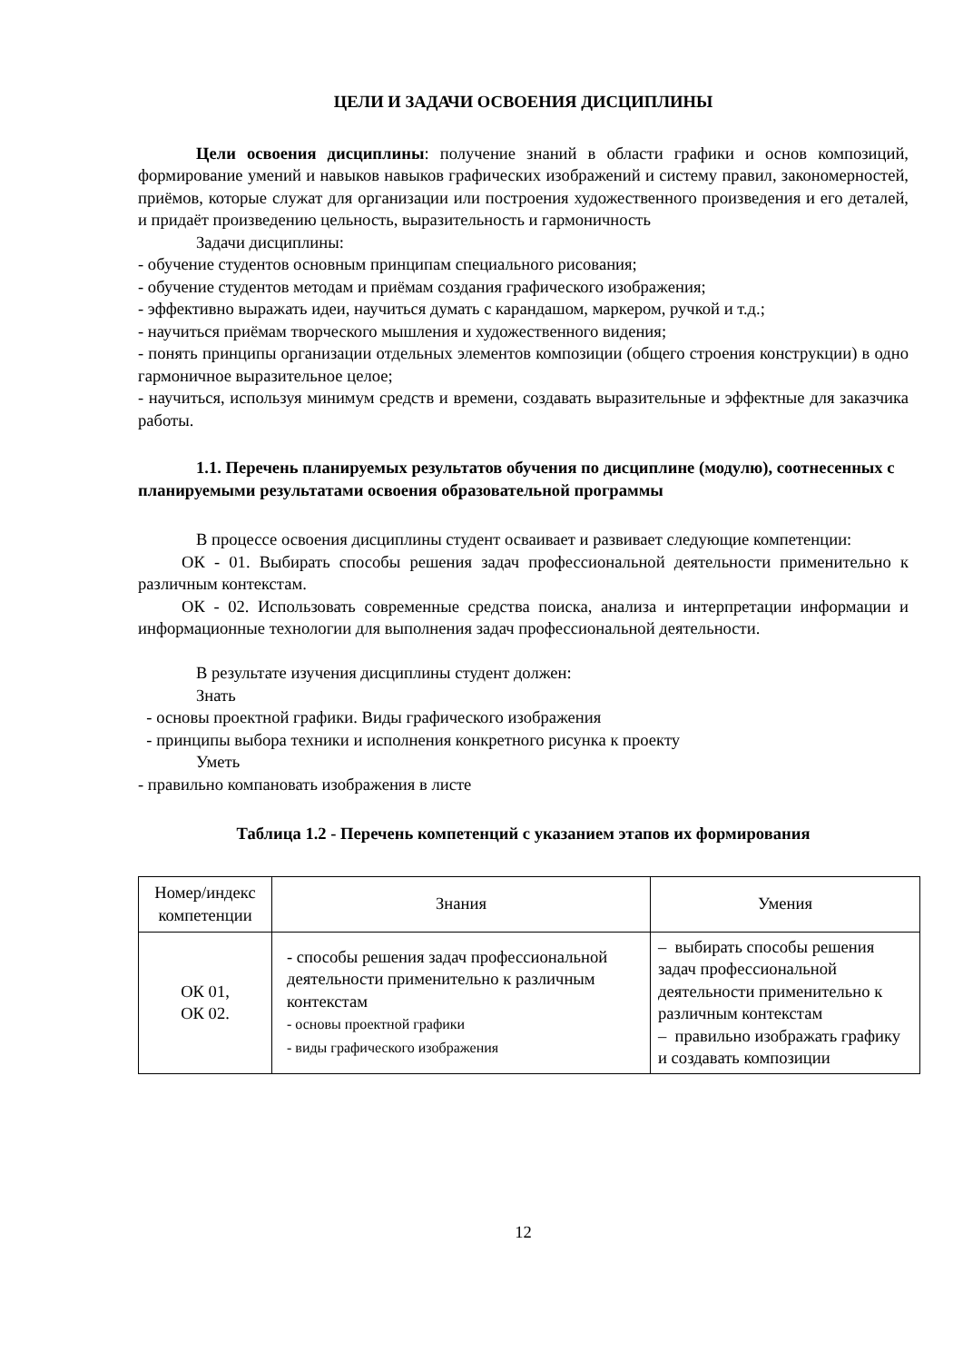ЦЕЛИ И ЗАДАЧИ ОСВОЕНИЯ ДИСЦИПЛИНЫ
Цели освоения дисциплины: получение знаний в области графики и основ композиций, формирование умений и навыков навыков графических изображений и систему правил, закономерностей, приёмов, которые служат для организации или построения художественного произведения и его деталей, и придаёт произведению цельность, выразительность и гармоничность
Задачи дисциплины:
- обучение студентов основным принципам специального рисования;
- обучение студентов методам и приёмам создания графического изображения;
- эффективно выражать идеи, научиться думать с карандашом, маркером, ручкой и т.д.;
- научиться приёмам творческого мышления и художественного видения;
- понять принципы организации отдельных элементов композиции (общего строения конструкции) в одно гармоничное выразительное целое;
- научиться, используя минимум средств и времени, создавать выразительные и эффектные для заказчика работы.
1.1. Перечень планируемых результатов обучения по дисциплине (модулю), соотнесенных с планируемыми результатами освоения образовательной программы
В процессе освоения дисциплины студент осваивает и развивает следующие компетенции:
ОК - 01. Выбирать способы решения задач профессиональной деятельности применительно к различным контекстам.
ОК - 02. Использовать современные средства поиска, анализа и интерпретации информации и информационные технологии для выполнения задач профессиональной деятельности.
В результате изучения дисциплины студент должен:
Знать
- основы проектной графики. Виды графического изображения
- принципы выбора техники и исполнения конкретного рисунка к проекту
Уметь
- правильно компановать изображения в листе
Таблица 1.2 - Перечень компетенций с указанием этапов их формирования
| Номер/индекс компетенции | Знания | Умения |
| --- | --- | --- |
| ОК 01, ОК 02. | - способы решения задач профессиональной деятельности применительно к различным контекстам - основы проектной графики - виды графического изображения | – выбирать способы решения задач профессиональной деятельности применительно к различным контекстам – правильно изображать графику и создавать композиции |
12